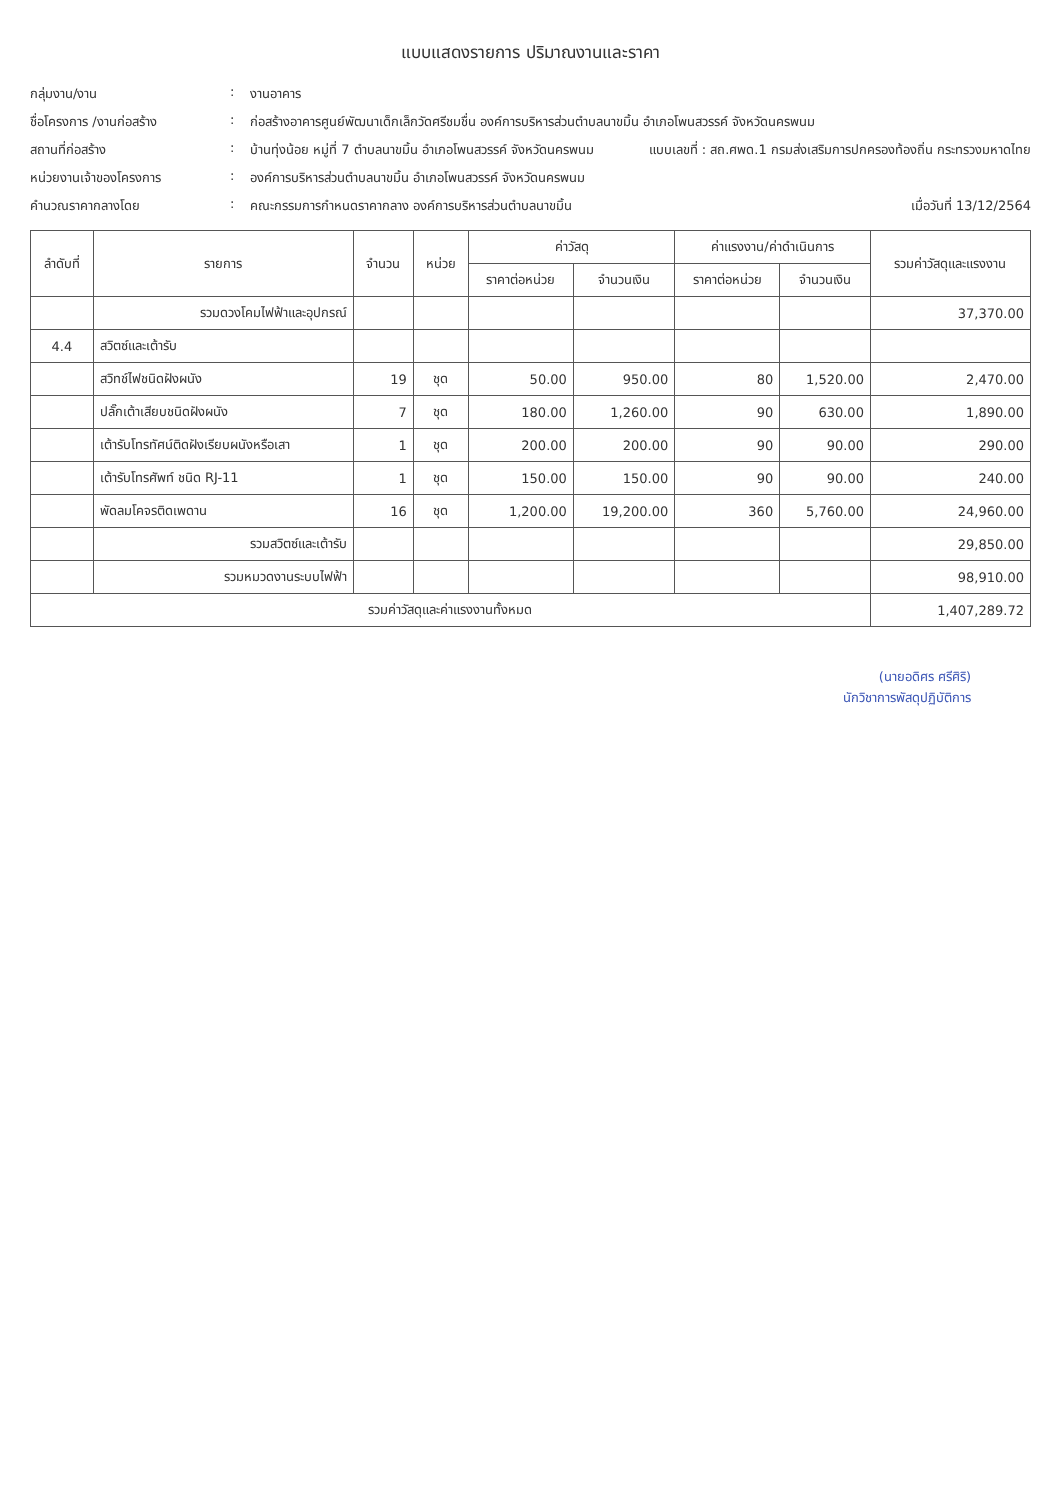แบบแสดงรายการ ปริมาณงานและราคา
กลุ่มงาน/งาน
:
งานอาคาร
ชื่อโครงการ /งานก่อสร้าง
:
ก่อสร้างอาคารศูนย์พัฒนาเด็กเล็กวัดศรีชมชื่น องค์การบริหารส่วนตำบลนาขมิ้น อำเภอโพนสวรรค์ จังหวัดนครพนม
สถานที่ก่อสร้าง
:
บ้านทุ่งน้อย หมู่ที่ 7 ตำบลนาขมิ้น อำเภอโพนสวรรค์ จังหวัดนครพนม แบบเลขที่ : สถ.ศพด.1 กรมส่งเสริมการปกครองท้องถิ่น กระทรวงมหาดไทย
หน่วยงานเจ้าของโครงการ
:
องค์การบริหารส่วนตำบลนาขมิ้น อำเภอโพนสวรรค์ จังหวัดนครพนม
คำนวณราคากลางโดย
:
คณะกรรมการกำหนดราคากลาง องค์การบริหารส่วนตำบลนาขมิ้น เมื่อวันที่ 13/12/2564
| ลำดับที่ | รายการ | จำนวน | หน่วย | ค่าวัสดุ | | ค่าแรงงาน/ค่าดำเนินการ | | รวมค่าวัสดุและแรงงาน |
| --- | --- | --- | --- | --- | --- | --- | --- | --- |
| | | | | ราคาต่อหน่วย | จำนวนเงิน | ราคาต่อหน่วย | จำนวนเงิน | |
| | รวมดวงโคมไฟฟ้าและอุปกรณ์ | | | | | | | 37,370.00 |
| 4.4 | สวิตซ์และเต้ารับ | | | | | | | |
| | สวิทช์ไฟชนิดฝังผนัง | 19 | ชุด | 50.00 | 950.00 | 80 | 1,520.00 | 2,470.00 |
| | ปลั๊กเต้าเสียบชนิดฝังผนัง | 7 | ชุด | 180.00 | 1,260.00 | 90 | 630.00 | 1,890.00 |
| | เต้ารับโทรทัศน์ติดฝังเรียบผนังหรือเสา | 1 | ชุด | 200.00 | 200.00 | 90 | 90.00 | 290.00 |
| | เต้ารับโทรศัพท์ ชนิด RJ-11 | 1 | ชุด | 150.00 | 150.00 | 90 | 90.00 | 240.00 |
| | พัดลมโคจรติดเพดาน | 16 | ชุด | 1,200.00 | 19,200.00 | 360 | 5,760.00 | 24,960.00 |
| | รวมสวิตซ์และเต้ารับ | | | | | | | 29,850.00 |
| | รวมหมวดงานระบบไฟฟ้า | | | | | | | 98,910.00 |
| รวมค่าวัสดุและค่าแรงงานทั้งหมด | | | | | | | | 1,407,289.72 |
(นายอดิศร ศรีศิริ)
นักวิชาการพัสดุปฏิบัติการ